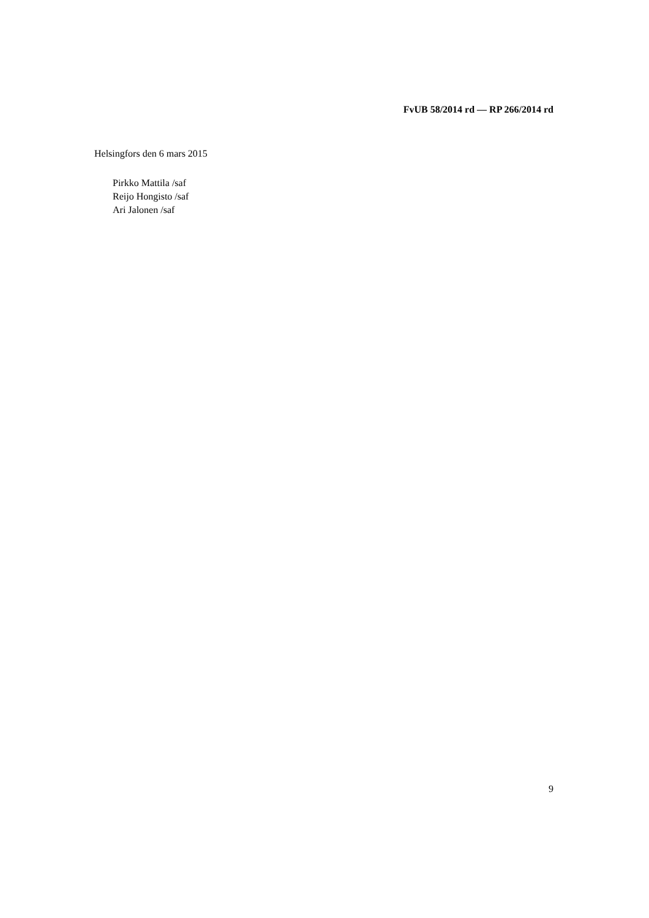FvUB 58/2014 rd — RP 266/2014 rd
Helsingfors den 6 mars 2015
Pirkko Mattila /saf
Reijo Hongisto /saf
Ari Jalonen /saf
9